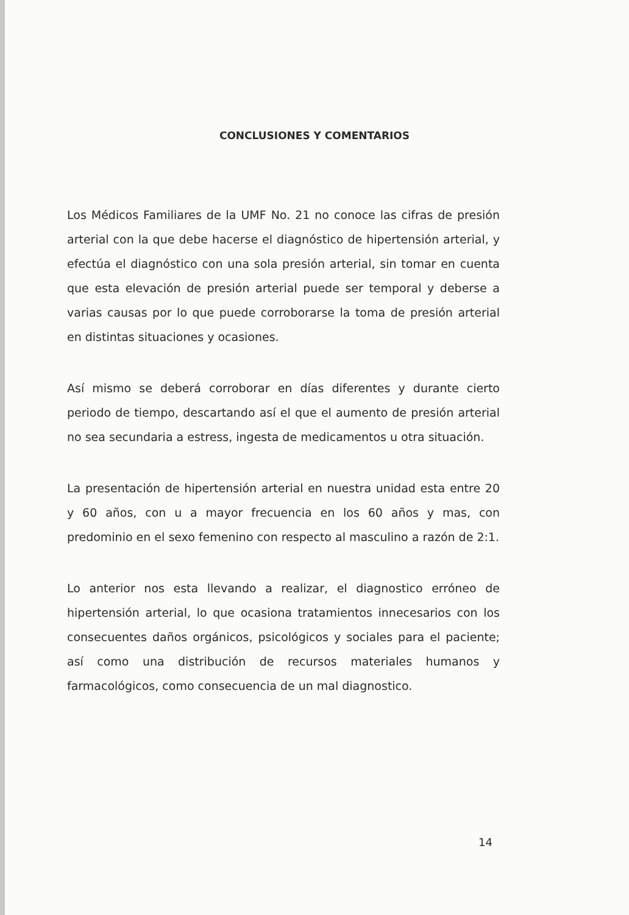CONCLUSIONES Y COMENTARIOS
Los Médicos Familiares de la UMF No. 21 no conoce las cifras de presión arterial con la que debe hacerse el diagnóstico de hipertensión arterial, y efectúa el diagnóstico con una sola presión arterial, sin tomar en cuenta que esta elevación de presión arterial puede ser temporal y deberse a varias causas por lo que puede corroborarse la toma de presión arterial en distintas situaciones y ocasiones.
Así mismo se deberá corroborar en días diferentes y durante cierto periodo de tiempo, descartando así el que el aumento de presión arterial no sea secundaria a estress, ingesta de medicamentos u otra situación.
La presentación de hipertensión arterial en nuestra unidad esta entre 20 y 60 años, con u a mayor frecuencia en los 60 años y mas, con predominio en el sexo femenino con respecto al masculino a razón de 2:1.
Lo anterior nos esta llevando a realizar, el diagnostico erróneo de hipertensión arterial, lo que ocasiona tratamientos innecesarios con los consecuentes daños orgánicos, psicológicos y sociales para el paciente; así como una distribución de recursos materiales humanos y farmacológicos, como consecuencia de un mal diagnostico.
14